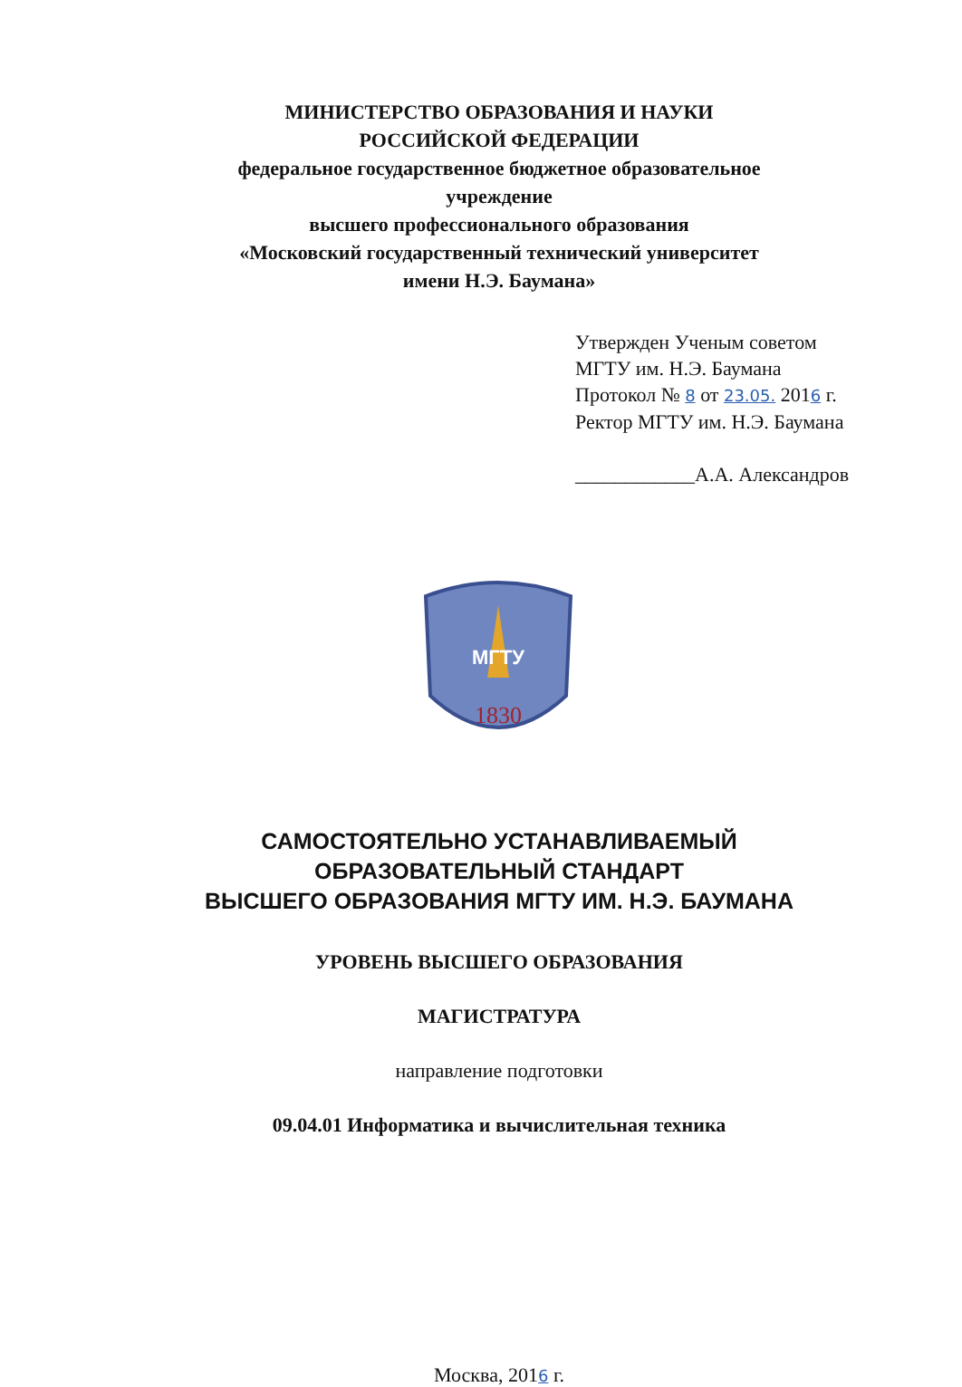МИНИСТЕРСТВО ОБРАЗОВАНИЯ И НАУКИ
РОССИЙСКОЙ ФЕДЕРАЦИИ
федеральное государственное бюджетное образовательное
учреждение
высшего профессионального образования
«Московский государственный технический университет
имени Н.Э. Баумана»
Утвержден Ученым советом
МГТУ им. Н.Э. Баумана
Протокол № 8 от 23.05. 2016 г.
Ректор МГТУ им. Н.Э. Баумана
____________А.А. Александров
1830
МГТУ
САМОСТОЯТЕЛЬНО УСТАНАВЛИВАЕМЫЙ
ОБРАЗОВАТЕЛЬНЫЙ СТАНДАРТ
ВЫСШЕГО ОБРАЗОВАНИЯ МГТУ ИМ. Н.Э. БАУМАНА
УРОВЕНЬ ВЫСШЕГО ОБРАЗОВАНИЯ
МАГИСТРАТУРА
направление подготовки
09.04.01 Информатика и вычислительная техника
Москва, 2016 г.